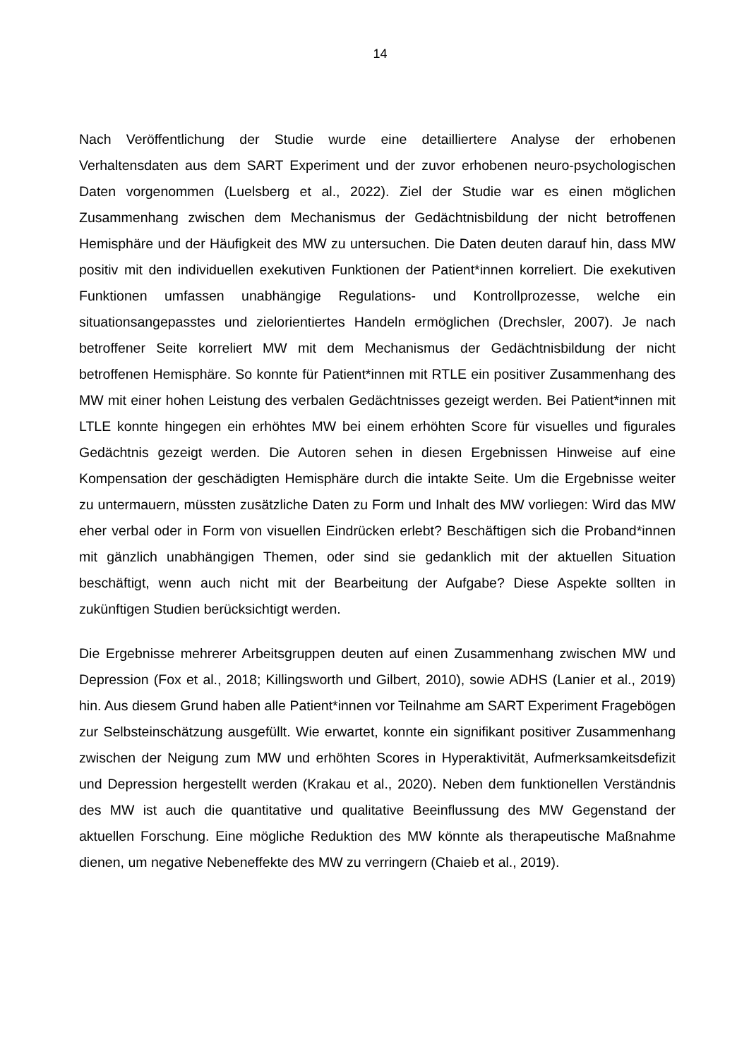14
Nach Veröffentlichung der Studie wurde eine detailliertere Analyse der erhobenen Verhaltensdaten aus dem SART Experiment und der zuvor erhobenen neuro-psychologischen Daten vorgenommen (Luelsberg et al., 2022). Ziel der Studie war es einen möglichen Zusammenhang zwischen dem Mechanismus der Gedächtnisbildung der nicht betroffenen Hemisphäre und der Häufigkeit des MW zu untersuchen. Die Daten deuten darauf hin, dass MW positiv mit den individuellen exekutiven Funktionen der Patient*innen korreliert. Die exekutiven Funktionen umfassen unabhängige Regulations- und Kontrollprozesse, welche ein situationsangepasstes und zielorientiertes Handeln ermöglichen (Drechsler, 2007). Je nach betroffener Seite korreliert MW mit dem Mechanismus der Gedächtnisbildung der nicht betroffenen Hemisphäre. So konnte für Patient*innen mit RTLE ein positiver Zusammenhang des MW mit einer hohen Leistung des verbalen Gedächtnisses gezeigt werden. Bei Patient*innen mit LTLE konnte hingegen ein erhöhtes MW bei einem erhöhten Score für visuelles und figurales Gedächtnis gezeigt werden. Die Autoren sehen in diesen Ergebnissen Hinweise auf eine Kompensation der geschädigten Hemisphäre durch die intakte Seite. Um die Ergebnisse weiter zu untermauern, müssten zusätzliche Daten zu Form und Inhalt des MW vorliegen: Wird das MW eher verbal oder in Form von visuellen Eindrücken erlebt? Beschäftigen sich die Proband*innen mit gänzlich unabhängigen Themen, oder sind sie gedanklich mit der aktuellen Situation beschäftigt, wenn auch nicht mit der Bearbeitung der Aufgabe? Diese Aspekte sollten in zukünftigen Studien berücksichtigt werden.
Die Ergebnisse mehrerer Arbeitsgruppen deuten auf einen Zusammenhang zwischen MW und Depression (Fox et al., 2018; Killingsworth und Gilbert, 2010), sowie ADHS (Lanier et al., 2019) hin. Aus diesem Grund haben alle Patient*innen vor Teilnahme am SART Experiment Fragebögen zur Selbsteinschätzung ausgefüllt. Wie erwartet, konnte ein signifikant positiver Zusammenhang zwischen der Neigung zum MW und erhöhten Scores in Hyperaktivität, Aufmerksamkeitsdefizit und Depression hergestellt werden (Krakau et al., 2020). Neben dem funktionellen Verständnis des MW ist auch die quantitative und qualitative Beeinflussung des MW Gegenstand der aktuellen Forschung. Eine mögliche Reduktion des MW könnte als therapeutische Maßnahme dienen, um negative Nebeneffekte des MW zu verringern (Chaieb et al., 2019).